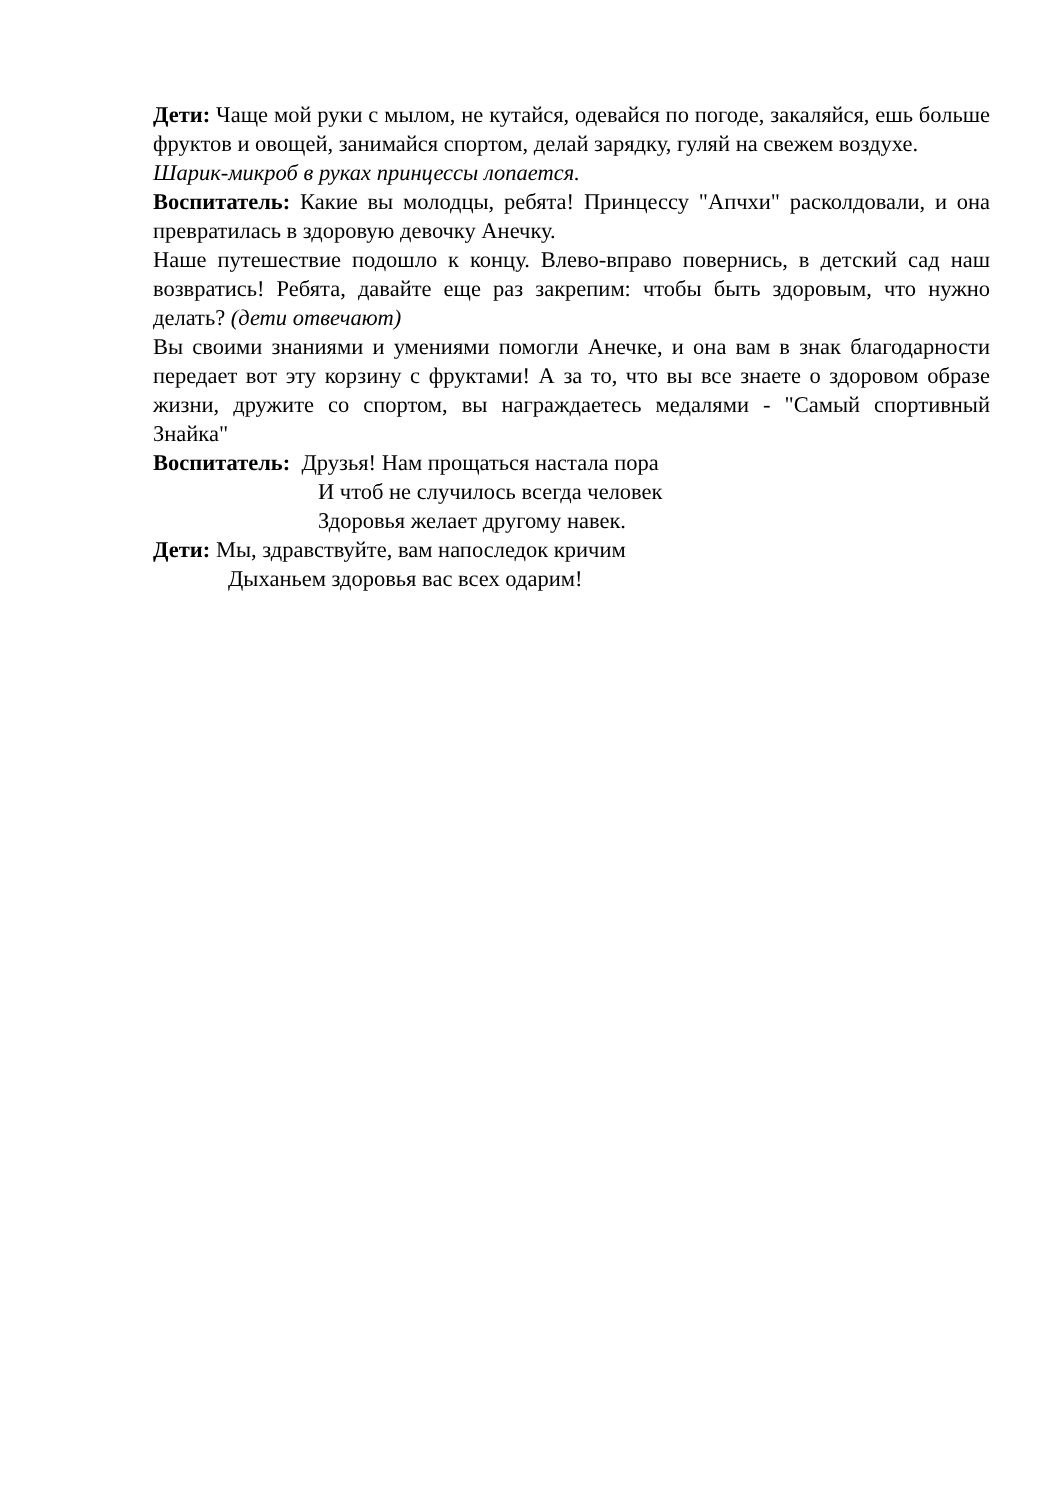Дети: Чаще мой руки с мылом, не кутайся, одевайся по погоде, закаляйся, ешь больше фруктов и овощей, занимайся спортом, делай зарядку, гуляй на свежем воздухе.
Шарик-микроб в руках принцессы лопается.
Воспитатель: Какие вы молодцы, ребята! Принцессу "Апчхи" расколдовали, и она превратилась в здоровую девочку Анечку.
Наше путешествие подошло к концу. Влево-вправо повернись, в детский сад наш возвратись! Ребята, давайте еще раз закрепим: чтобы быть здоровым, что нужно делать? (дети отвечают)
Вы своими знаниями и умениями помогли Анечке, и она вам в знак благодарности передает вот эту корзину с фруктами! А за то, что вы все знаете о здоровом образе жизни, дружите со спортом, вы награждаетесь медалями - "Самый спортивный Знайка"
Воспитатель: Друзья! Нам прощаться настала пора
И чтоб не случилось всегда человек
Здоровья желает другому навек.
Дети: Мы, здравствуйте, вам напоследок кричим
Дыханьем здоровья вас всех одарим!